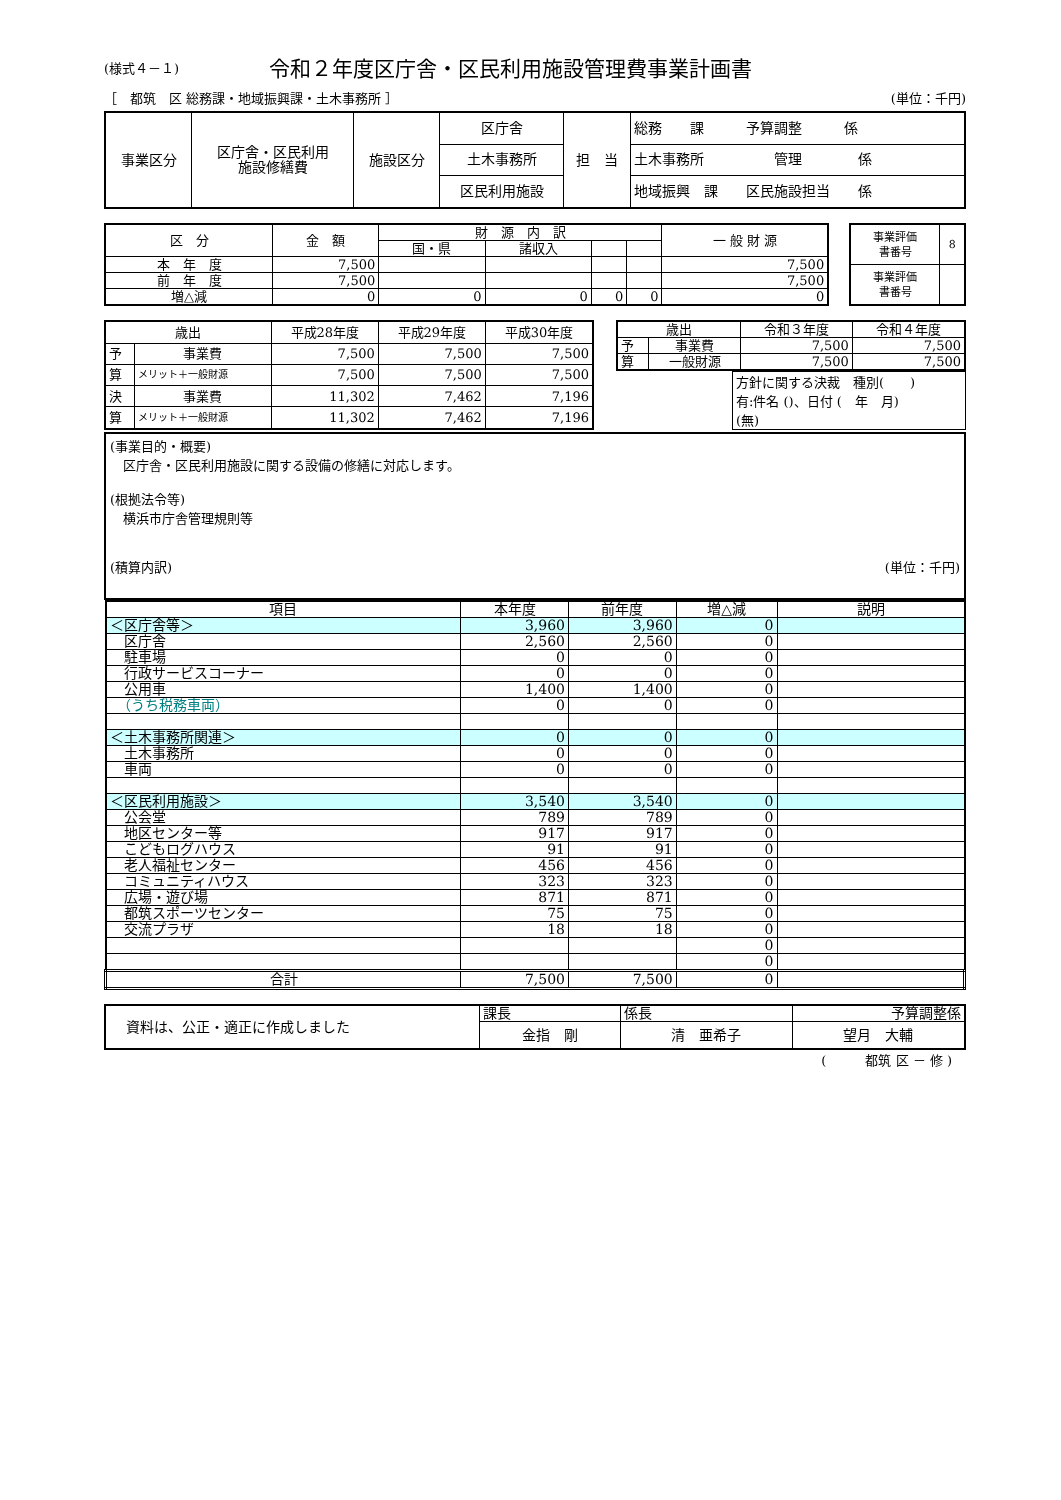(様式４－１) 令和２年度区庁舎・区民利用施設管理費事業計画書
［　都筑　区 総務課・地域振興課・土木事務所 ］ (単位：千円)
| 事業区分 | 区庁舎・区民利用 施設修繕費 | 施設区分 | 区庁舎 | 担 当 | 総務 課 予算調整 係 |
| | | | 土木事務所 | | 土木事務所 管理 係 |
| | | | 区民利用施設 | | 地域振興 課 区民施設担当 係 |
| 区 分 | 金 額 | 財 源 内 訳 | | | | 一 般 財 源 |
| | | 国・県 | 諸収入 | | | |
| 本 年 度 | 7,500 | | | | | 7,500 |
| 前 年 度 | 7,500 | | | | | 7,500 |
| 増△減 | 0 | 0 | 0 | 0 | 0 | 0 |
| 事業評価 書番号 | 8 |
| 事業評価 書番号 | |
| 歳出 | | 平成28年度 | 平成29年度 | 平成30年度 |
| 予 | 事業費 | 7,500 | 7,500 | 7,500 |
| 算 | メリット＋一般財源 | 7,500 | 7,500 | 7,500 |
| 決 | 事業費 | 11,302 | 7,462 | 7,196 |
| 算 | メリット＋一般財源 | 11,302 | 7,462 | 7,196 |
| 歳出 | | 令和３年度 | 令和４年度 |
| 予 | 事業費 | 7,500 | 7,500 |
| 算 | 一般財源 | 7,500 | 7,500 |
方針に関する決裁　種別(　　)
有:件名 ()、日付 (　年　月)
(無)
(事業目的・概要)
　区庁舎・区民利用施設に関する設備の修繕に対応します。
(根拠法令等)
　横浜市庁舎管理規則等
(積算内訳) (単位：千円)
| 項目 | 本年度 | 前年度 | 増△減 | 説明 |
| --- | --- | --- | --- | --- |
| ＜区庁舎等＞ | 3,960 | 3,960 | 0 | |
| 区庁舎 | 2,560 | 2,560 | 0 | |
| 駐車場 | 0 | 0 | 0 | |
| 行政サービスコーナー | 0 | 0 | 0 | |
| 公用車 | 1,400 | 1,400 | 0 | |
| （うち税務車両） | 0 | 0 | 0 | |
| ＜土木事務所関連＞ | 0 | 0 | 0 | |
| 土木事務所 | 0 | 0 | 0 | |
| 車両 | 0 | 0 | 0 | |
| ＜区民利用施設＞ | 3,540 | 3,540 | 0 | |
| 公会堂 | 789 | 789 | 0 | |
| 地区センター等 | 917 | 917 | 0 | |
| こどもログハウス | 91 | 91 | 0 | |
| 老人福祉センター | 456 | 456 | 0 | |
| コミュニティハウス | 323 | 323 | 0 | |
| 広場・遊び場 | 871 | 871 | 0 | |
| 都筑スポーツセンター | 75 | 75 | 0 | |
| 交流プラザ | 18 | 18 | 0 | |
| | | | 0 | |
| | | | 0 | |
| 合計 | 7,500 | 7,500 | 0 | |
| 資料は、公正・適正に作成しました | 課長 | 係長 | 予算調整係 |
| | 金指 剛 | 清 亜希子 | 望月 大輔 |
(　　　都筑 区 － 修 )